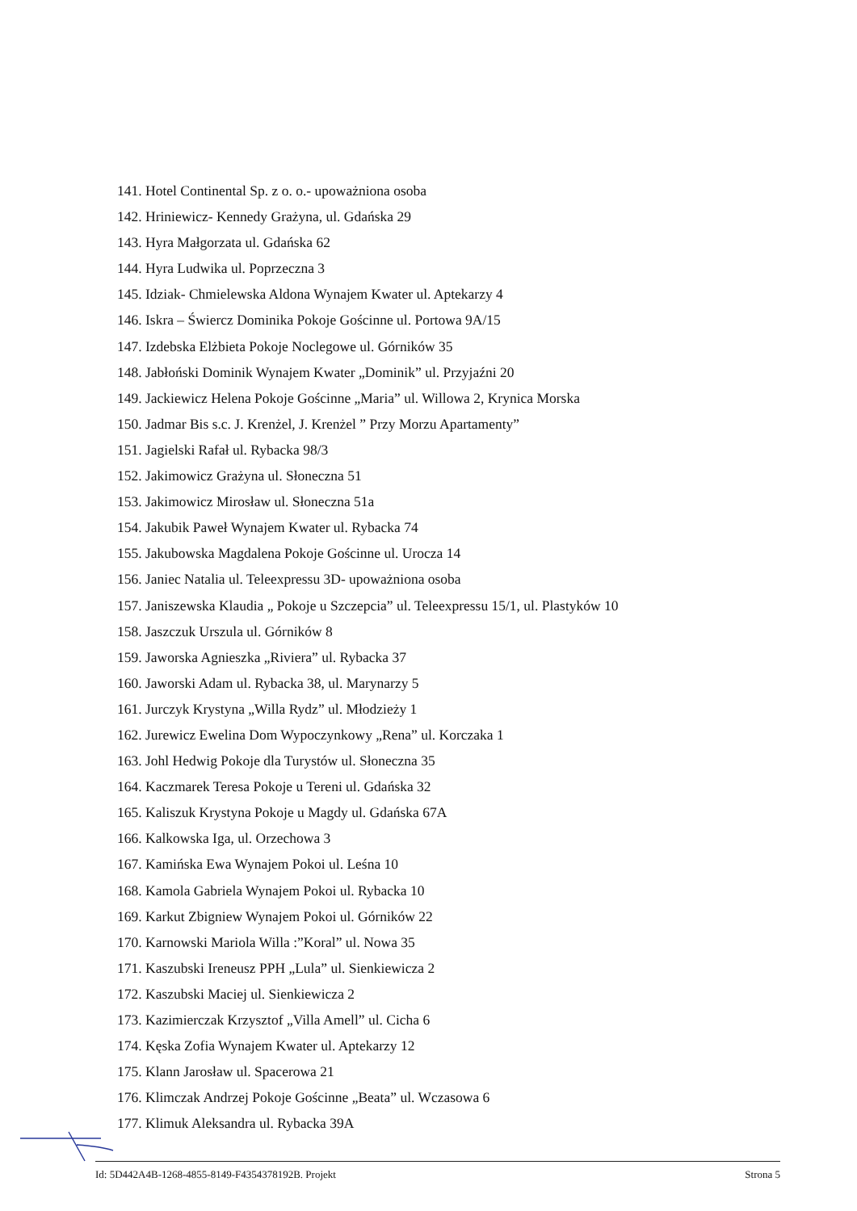141. Hotel Continental Sp. z o. o.- upoważniona osoba
142. Hriniewicz- Kennedy Grażyna, ul. Gdańska 29
143. Hyra Małgorzata ul. Gdańska 62
144. Hyra Ludwika ul. Poprzeczna 3
145. Idziak- Chmielewska Aldona Wynajem Kwater ul. Aptekarzy 4
146. Iskra – Świercz Dominika Pokoje Gościnne ul. Portowa 9A/15
147. Izdebska Elżbieta Pokoje Noclegowe ul. Górników 35
148. Jabłoński Dominik Wynajem Kwater „Dominik” ul. Przyjaźni 20
149. Jackiewicz Helena Pokoje Gościnne „Maria” ul. Willowa 2, Krynica Morska
150. Jadmar Bis s.c. J. Krenżel, J. Krenżel ” Przy Morzu Apartamenty”
151. Jagielski Rafał ul. Rybacka 98/3
152. Jakimowicz Grażyna ul. Słoneczna 51
153. Jakimowicz Mirosław ul. Słoneczna 51a
154. Jakubik Paweł Wynajem Kwater ul. Rybacka 74
155. Jakubowska Magdalena Pokoje Gościnne ul. Urocza 14
156. Janiec Natalia ul. Teleexpressu 3D- upoważniona osoba
157. Janiszewska Klaudia „ Pokoje u Szczepcia” ul. Teleexpressu 15/1, ul. Plastyków 10
158. Jaszczuk Urszula ul. Górników 8
159. Jaworska Agnieszka „Riviera” ul. Rybacka 37
160. Jaworski Adam ul. Rybacka 38, ul. Marynarzy 5
161. Jurczyk Krystyna „Willa Rydz” ul. Młodzieży 1
162. Jurewicz Ewelina Dom Wypoczynkowy „Rena” ul. Korczaka 1
163. Johl Hedwig Pokoje dla Turystów ul. Słoneczna 35
164. Kaczmarek Teresa Pokoje u Tereni ul. Gdańska 32
165. Kaliszuk Krystyna Pokoje u Magdy ul. Gdańska 67A
166. Kalkowska Iga, ul. Orzechowa 3
167. Kamińska Ewa Wynajem Pokoi ul. Leśna 10
168. Kamola Gabriela Wynajem Pokoi ul. Rybacka 10
169. Karkut Zbigniew Wynajem Pokoi ul. Górników 22
170. Karnowski Mariola Willa :”Koral” ul. Nowa 35
171. Kaszubski Ireneusz PPH „Lula” ul. Sienkiewicza 2
172. Kaszubski Maciej ul. Sienkiewicza 2
173. Kazimierczak Krzysztof „Villa Amell” ul. Cicha 6
174. Kęska Zofia Wynajem Kwater ul. Aptekarzy 12
175. Klann Jarosław ul. Spacerowa 21
176. Klimczak Andrzej Pokoje Gościnne „Beata” ul. Wczasowa 6
177. Klimuk Aleksandra ul. Rybacka 39A
Id: 5D442A4B-1268-4855-8149-F4354378192B. Projekt Strona 5